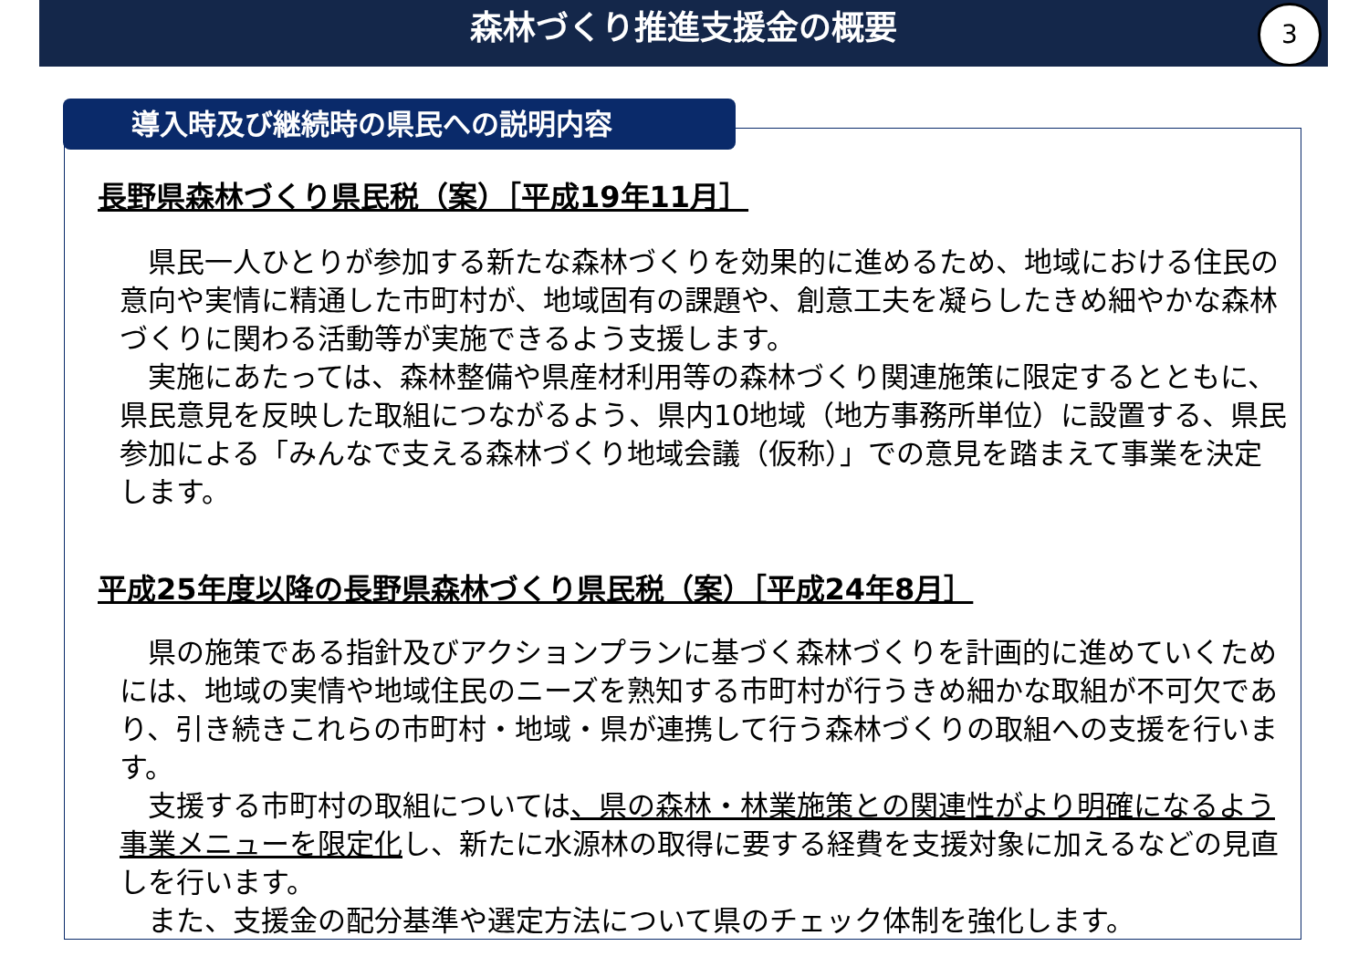森林づくり推進支援金の概要 3
導入時及び継続時の県民への説明内容
長野県森林づくり県民税（案）［平成19年11月］
　県民一人ひとりが参加する新たな森林づくりを効果的に進めるため、地域における住民の意向や実情に精通した市町村が、地域固有の課題や、創意工夫を凝らしたきめ細やかな森林づくりに関わる活動等が実施できるよう支援します。
　実施にあたっては、森林整備や県産材利用等の森林づくり関連施策に限定するとともに、県民意見を反映した取組につながるよう、県内10地域（地方事務所単位）に設置する、県民参加による「みんなで支える森林づくり地域会議（仮称）」での意見を踏まえて事業を決定します。
平成25年度以降の長野県森林づくり県民税（案）［平成24年8月］
　県の施策である指針及びアクションプランに基づく森林づくりを計画的に進めていくためには、地域の実情や地域住民のニーズを熟知する市町村が行うきめ細かな取組が不可欠であり、引き続きこれらの市町村・地域・県が連携して行う森林づくりの取組への支援を行います。
　支援する市町村の取組については、県の森林・林業施策との関連性がより明確になるよう事業メニューを限定化し、新たに水源林の取得に要する経費を支援対象に加えるなどの見直しを行います。
　また、支援金の配分基準や選定方法について県のチェック体制を強化します。